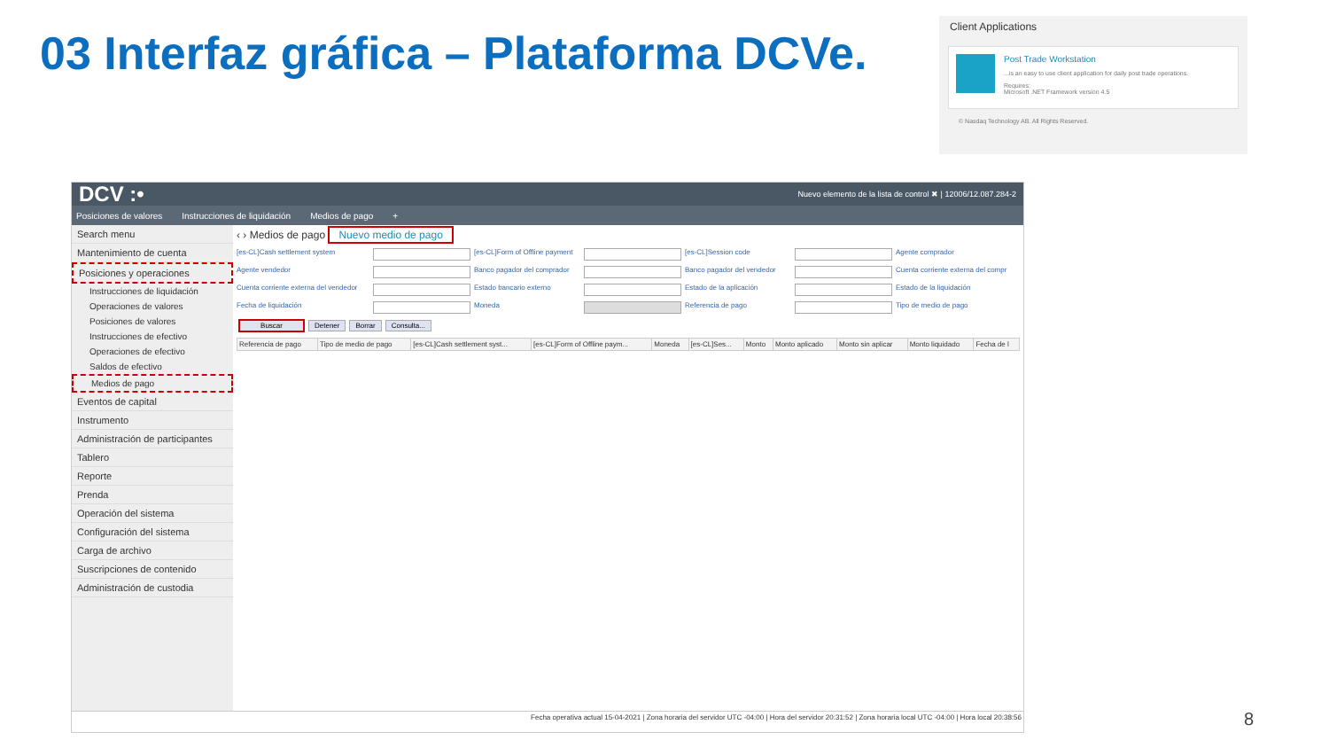03 Interfaz gráfica – Plataforma DCVe.
Client Applications
Post Trade Workstation
...is an easy to use client application for daily post trade operations.
Requires:
Microsoft .NET Framework version 4.5
© Nasdaq Technology AB. All Rights Reserved.
DCV :• Nuevo elemento de la lista de control ✖ | 12006/12.087.284-2
Posiciones de valores Instrucciones de liquidación Medios de pago +
Search menu
Mantenimiento de cuenta
Posiciones y operaciones
Instrucciones de liquidación
Operaciones de valores
Posiciones de valores
Instrucciones de efectivo
Operaciones de efectivo
Saldos de efectivo
Medios de pago
Eventos de capital
Instrumento
Administración de participantes
Tablero
Reporte
Prenda
Operación del sistema
Configuración del sistema
Carga de archivo
Suscripciones de contenido
Administración de custodia
‹ › Medios de pago Nuevo medio de pago
[es-CL]Cash settlement system [es-CL]Form of Offline payment [es-CL]Session code Agente comprador Agente vendedor Banco pagador del comprador Banco pagador del vendedor Cuenta corriente externa del compr Cuenta corriente externa del vendedor Estado bancario externo Estado de la aplicación Estado de la liquidación Fecha de liquidación Moneda Referencia de pago Tipo de medio de pago
BuscarDetenerBorrarConsulta...
| Referencia de pago | Tipo de medio de pago | [es-CL]Cash settlement syst... | [es-CL]Form of Offline paym... | Moneda | [es-CL]Ses... | Monto | Monto aplicado | Monto sin aplicar | Monto liquidado | Fecha de l |
| --- | --- | --- | --- | --- | --- | --- | --- | --- | --- | --- |
Fecha operativa actual 15-04-2021 | Zona horaria del servidor UTC -04:00 | Hora del servidor 20:31:52 | Zona horaria local UTC -04:00 | Hora local 20:38:56
8